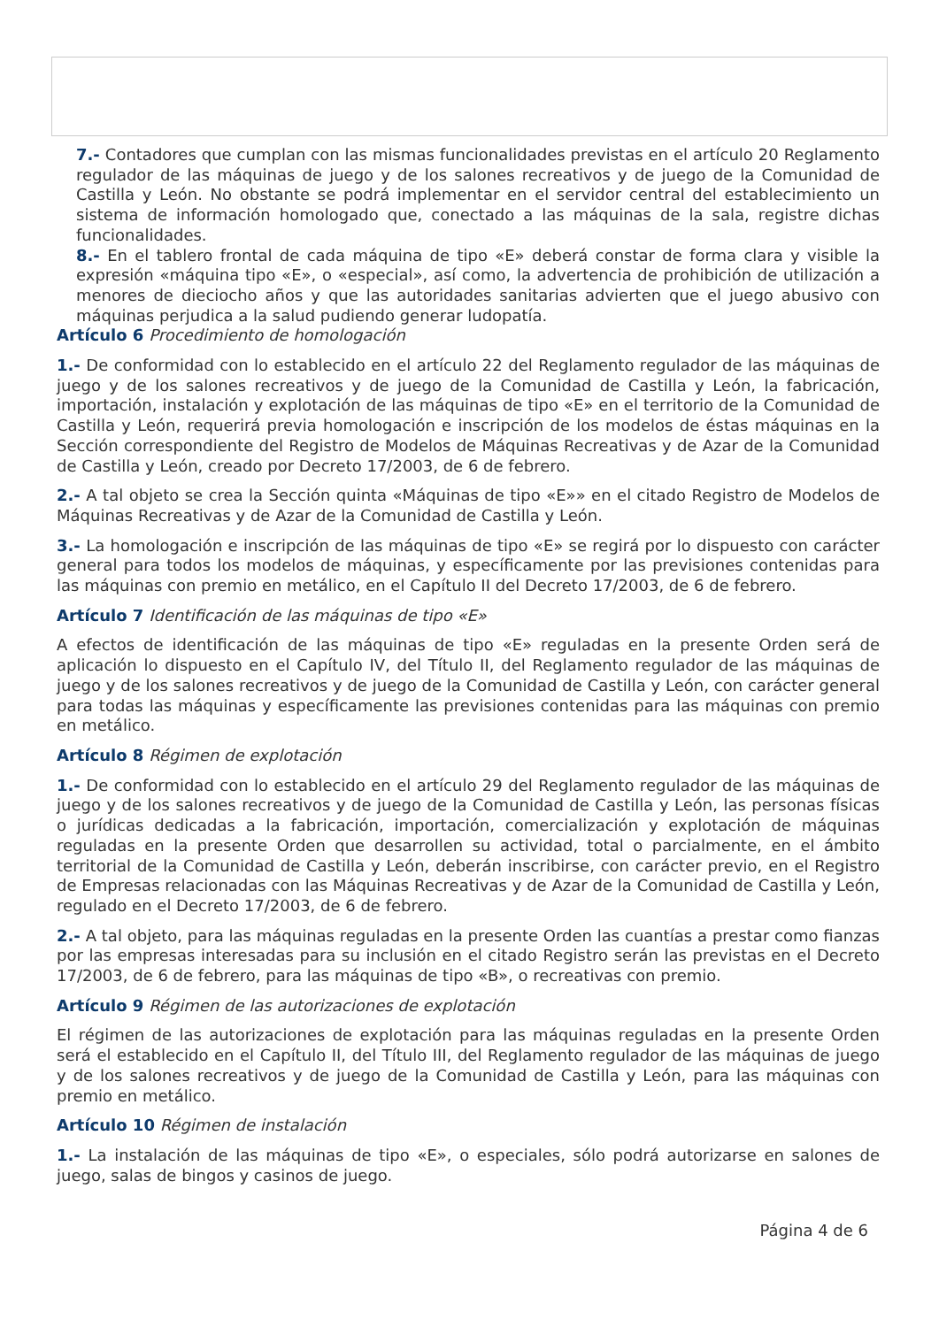7.- Contadores que cumplan con las mismas funcionalidades previstas en el artículo 20 Reglamento regulador de las máquinas de juego y de los salones recreativos y de juego de la Comunidad de Castilla y León. No obstante se podrá implementar en el servidor central del establecimiento un sistema de información homologado que, conectado a las máquinas de la sala, registre dichas funcionalidades.
8.- En el tablero frontal de cada máquina de tipo «E» deberá constar de forma clara y visible la expresión «máquina tipo «E», o «especial», así como, la advertencia de prohibición de utilización a menores de dieciocho años y que las autoridades sanitarias advierten que el juego abusivo con máquinas perjudica a la salud pudiendo generar ludopatía.
Artículo 6 Procedimiento de homologación
1.- De conformidad con lo establecido en el artículo 22 del Reglamento regulador de las máquinas de juego y de los salones recreativos y de juego de la Comunidad de Castilla y León, la fabricación, importación, instalación y explotación de las máquinas de tipo «E» en el territorio de la Comunidad de Castilla y León, requerirá previa homologación e inscripción de los modelos de éstas máquinas en la Sección correspondiente del Registro de Modelos de Máquinas Recreativas y de Azar de la Comunidad de Castilla y León, creado por Decreto 17/2003, de 6 de febrero.
2.- A tal objeto se crea la Sección quinta «Máquinas de tipo «E»» en el citado Registro de Modelos de Máquinas Recreativas y de Azar de la Comunidad de Castilla y León.
3.- La homologación e inscripción de las máquinas de tipo «E» se regirá por lo dispuesto con carácter general para todos los modelos de máquinas, y específicamente por las previsiones contenidas para las máquinas con premio en metálico, en el Capítulo II del Decreto 17/2003, de 6 de febrero.
Artículo 7 Identificación de las máquinas de tipo «E»
A efectos de identificación de las máquinas de tipo «E» reguladas en la presente Orden será de aplicación lo dispuesto en el Capítulo IV, del Título II, del Reglamento regulador de las máquinas de juego y de los salones recreativos y de juego de la Comunidad de Castilla y León, con carácter general para todas las máquinas y específicamente las previsiones contenidas para las máquinas con premio en metálico.
Artículo 8 Régimen de explotación
1.- De conformidad con lo establecido en el artículo 29 del Reglamento regulador de las máquinas de juego y de los salones recreativos y de juego de la Comunidad de Castilla y León, las personas físicas o jurídicas dedicadas a la fabricación, importación, comercialización y explotación de máquinas reguladas en la presente Orden que desarrollen su actividad, total o parcialmente, en el ámbito territorial de la Comunidad de Castilla y León, deberán inscribirse, con carácter previo, en el Registro de Empresas relacionadas con las Máquinas Recreativas y de Azar de la Comunidad de Castilla y León, regulado en el Decreto 17/2003, de 6 de febrero.
2.- A tal objeto, para las máquinas reguladas en la presente Orden las cuantías a prestar como fianzas por las empresas interesadas para su inclusión en el citado Registro serán las previstas en el Decreto 17/2003, de 6 de febrero, para las máquinas de tipo «B», o recreativas con premio.
Artículo 9 Régimen de las autorizaciones de explotación
El régimen de las autorizaciones de explotación para las máquinas reguladas en la presente Orden será el establecido en el Capítulo II, del Título III, del Reglamento regulador de las máquinas de juego y de los salones recreativos y de juego de la Comunidad de Castilla y León, para las máquinas con premio en metálico.
Artículo 10 Régimen de instalación
1.- La instalación de las máquinas de tipo «E», o especiales, sólo podrá autorizarse en salones de juego, salas de bingos y casinos de juego.
Página 4 de 6